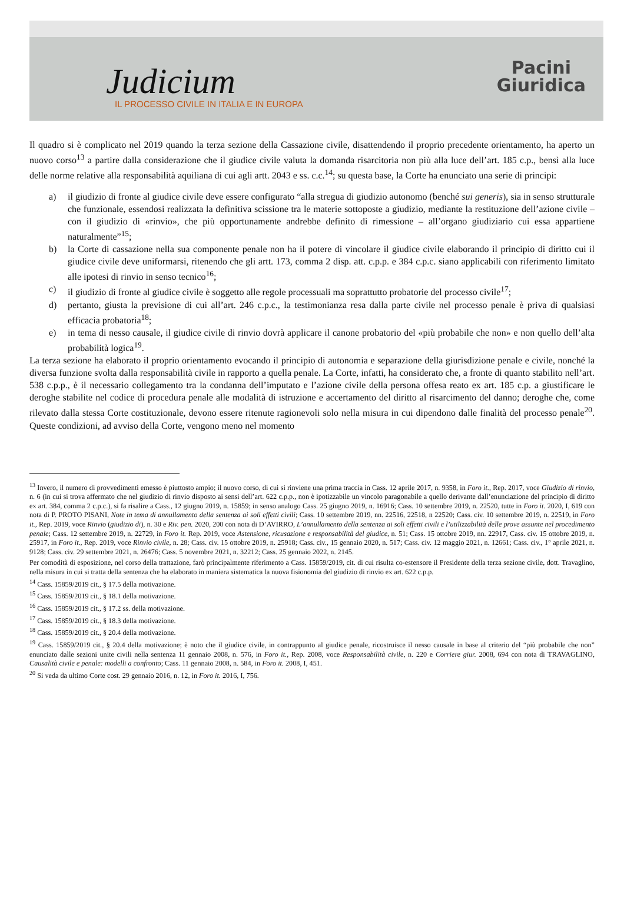Judicium
IL PROCESSO CIVILE IN ITALIA E IN EUROPA
Pacini
Giuridica
Il quadro si è complicato nel 2019 quando la terza sezione della Cassazione civile, disattendendo il proprio precedente orientamento, ha aperto un nuovo corso<sup>13</sup> a partire dalla considerazione che il giudice civile valuta la domanda risarcitoria non più alla luce dell’art. 185 c.p., bensì alla luce delle norme relative alla responsabilità aquiliana di cui agli artt. 2043 e ss. c.c.<sup>14</sup>; su questa base, la Corte ha enunciato una serie di principi:
a) il giudizio di fronte al giudice civile deve essere configurato “alla stregua di giudizio autonomo (benché sui generis), sia in senso strutturale che funzionale, essendosi realizzata la definitiva scissione tra le materie sottoposte a giudizio, mediante la restituzione dell’azione civile – con il giudizio di «rinvio», che più opportunamente andrebbe definito di rimessione – all’organo giudiziario cui essa appartiene naturalmente”<sup>15</sup>;
b) la Corte di cassazione nella sua componente penale non ha il potere di vincolare il giudice civile elaborando il principio di diritto cui il giudice civile deve uniformarsi, ritenendo che gli artt. 173, comma 2 disp. att. c.p.p. e 384 c.p.c. siano applicabili con riferimento limitato alle ipotesi di rinvio in senso tecnico<sup>16</sup>;
c) il giudizio di fronte al giudice civile è soggetto alle regole processuali ma soprattutto probatorie del processo civile<sup>17</sup>;
d) pertanto, giusta la previsione di cui all’art. 246 c.p.c., la testimonianza resa dalla parte civile nel processo penale è priva di qualsiasi efficacia probatoria<sup>18</sup>;
e) in tema di nesso causale, il giudice civile di rinvio dovrà applicare il canone probatorio del «più probabile che non» e non quello dell’alta probabilità logica<sup>19</sup>.
La terza sezione ha elaborato il proprio orientamento evocando il principio di autonomia e separazione della giurisdizione penale e civile, nonché la diversa funzione svolta dalla responsabilità civile in rapporto a quella penale. La Corte, infatti, ha considerato che, a fronte di quanto stabilito nell’art. 538 c.p.p., è il necessario collegamento tra la condanna dell’imputato e l’azione civile della persona offesa reato ex art. 185 c.p. a giustificare le deroghe stabilite nel codice di procedura penale alle modalità di istruzione e accertamento del diritto al risarcimento del danno; deroghe che, come rilevato dalla stessa Corte costituzionale, devono essere ritenute ragionevoli solo nella misura in cui dipendono dalle finalità del processo penale<sup>20</sup>. Queste condizioni, ad avviso della Corte, vengono meno nel momento
<sup>13</sup> Invero, il numero di provvedimenti emesso è piuttosto ampio; il nuovo corso, di cui si rinviene una prima traccia in Cass. 12 aprile 2017, n. 9358, in Foro it., Rep. 2017, voce Giudizio di rinvio, n. 6 (in cui si trova affermato che nel giudizio di rinvio disposto ai sensi dell’art. 622 c.p.p., non è ipotizzabile un vincolo paragonabile a quello derivante dall’enunciazione del principio di diritto ex art. 384, comma 2 c.p.c.), si fa risalire a Cass., 12 giugno 2019, n. 15859; in senso analogo Cass. 25 giugno 2019, n. 16916; Cass. 10 settembre 2019, n. 22520, tutte in Foro it. 2020, I, 619 con nota di P. PROTO PISANI, Note in tema di annullamento della sentenza ai soli effetti civili; Cass. 10 settembre 2019, nn. 22516, 22518, n 22520; Cass. civ. 10 settembre 2019, n. 22519, in Foro it., Rep. 2019, voce Rinvio (giudizio di), n. 30 e Riv. pen. 2020, 200 con nota di D’AVIRRO, L’annullamento della sentenza ai soli effetti civili e l’utilizzabilità delle prove assunte nel procedimento penale; Cass. 12 settembre 2019, n. 22729, in Foro it. Rep. 2019, voce Astensione, ricusazione e responsabilità del giudice, n. 51; Cass. 15 ottobre 2019, nn. 22917, Cass. civ. 15 ottobre 2019, n. 25917, in Foro it., Rep. 2019, voce Rinvio civile, n. 28; Cass. civ. 15 ottobre 2019, n. 25918; Cass. civ., 15 gennaio 2020, n. 517; Cass. civ. 12 maggio 2021, n. 12661; Cass. civ., 1° aprile 2021, n. 9128; Cass. civ. 29 settembre 2021, n. 26476; Cass. 5 novembre 2021, n. 32212; Cass. 25 gennaio 2022, n. 2145.
Per comodità di esposizione, nel corso della trattazione, farò principalmente riferimento a Cass. 15859/2019, cit. di cui risulta co-estensore il Presidente della terza sezione civile, dott. Travaglino, nella misura in cui si tratta della sentenza che ha elaborato in maniera sistematica la nuova fisionomia del giudizio di rinvio ex art. 622 c.p.p.
<sup>14</sup> Cass. 15859/2019 cit., § 17.5 della motivazione.
<sup>15</sup> Cass. 15859/2019 cit., § 18.1 della motivazione.
<sup>16</sup> Cass. 15859/2019 cit., § 17.2 ss. della motivazione.
<sup>17</sup> Cass. 15859/2019 cit., § 18.3 della motivazione.
<sup>18</sup> Cass. 15859/2019 cit., § 20.4 della motivazione.
<sup>19</sup> Cass. 15859/2019 cit., § 20.4 della motivazione; è noto che il giudice civile, in contrappunto al giudice penale, ricostruisce il nesso causale in base al criterio del “più probabile che non” enunciato dalle sezioni unite civili nella sentenza 11 gennaio 2008, n. 576, in Foro it., Rep. 2008, voce Responsabilità civile, n. 220 e Corriere giur. 2008, 694 con nota di TRAVAGLINO, Causalità civile e penale: modelli a confronto; Cass. 11 gennaio 2008, n. 584, in Foro it. 2008, I, 451.
<sup>20</sup> Si veda da ultimo Corte cost. 29 gennaio 2016, n. 12, in Foro it. 2016, I, 756.